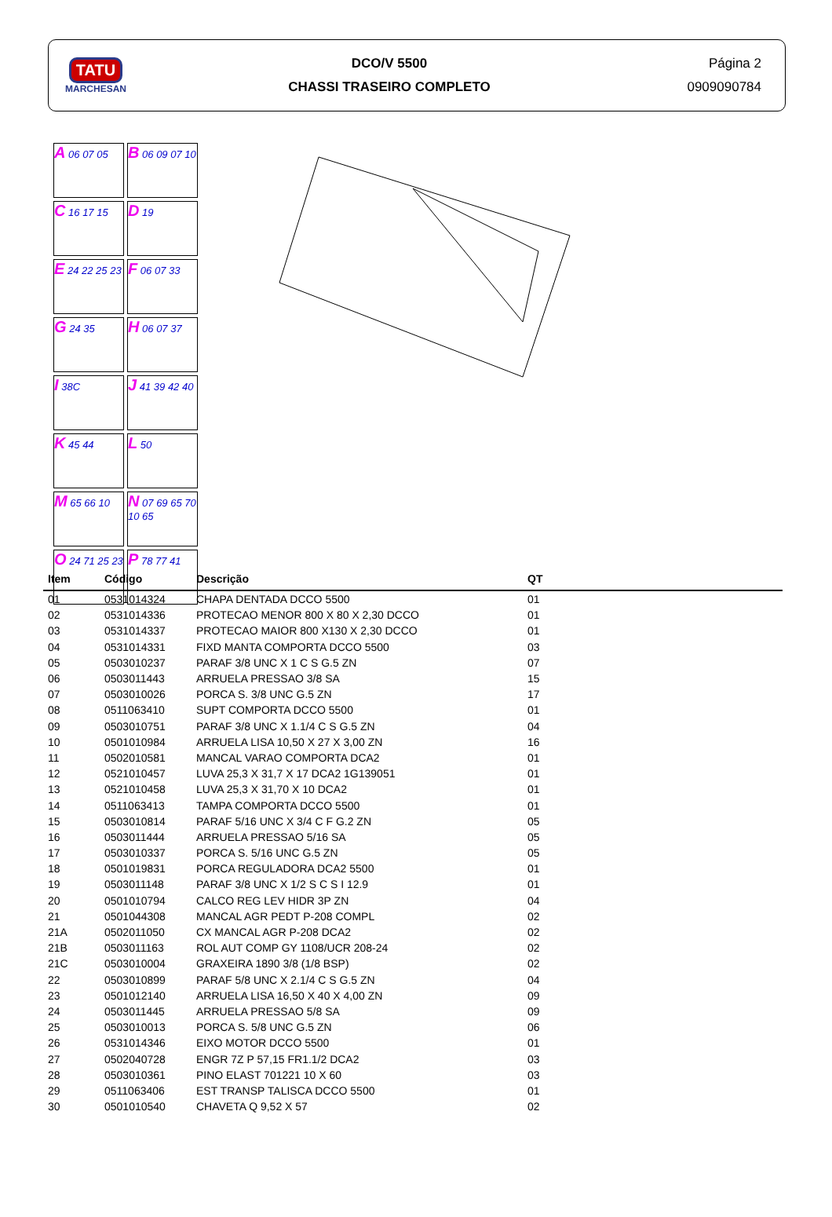TATU
MARCHESAN
DCO/V 5500
CHASSI TRASEIRO COMPLETO
Página 2
0909090784
A 06 07 05 B 06 09 07 10 C 16 17 15 D 19 E 24 22 25 23 F 06 07 33 G 24 35 H 06 07 37 I 38C J 41 39 42 40 K 45 44 L 50 M 65 66 10 N 07 69 65 70 10 65 O 24 71 25 23 P 78 77 41
| Item | Código | Descrição | QT |
| --- | --- | --- | --- |
| 01 | 0531014324 | CHAPA DENTADA DCCO 5500 | 01 |
| 02 | 0531014336 | PROTECAO MENOR 800 X 80 X 2,30 DCCO | 01 |
| 03 | 0531014337 | PROTECAO MAIOR 800 X130 X 2,30 DCCO | 01 |
| 04 | 0531014331 | FIXD MANTA COMPORTA DCCO 5500 | 03 |
| 05 | 0503010237 | PARAF 3/8 UNC X 1 C S G.5 ZN | 07 |
| 06 | 0503011443 | ARRUELA PRESSAO 3/8 SA | 15 |
| 07 | 0503010026 | PORCA S. 3/8 UNC G.5 ZN | 17 |
| 08 | 0511063410 | SUPT COMPORTA DCCO 5500 | 01 |
| 09 | 0503010751 | PARAF 3/8 UNC X 1.1/4 C S G.5 ZN | 04 |
| 10 | 0501010984 | ARRUELA LISA 10,50 X 27 X 3,00 ZN | 16 |
| 11 | 0502010581 | MANCAL VARAO COMPORTA DCA2 | 01 |
| 12 | 0521010457 | LUVA 25,3 X 31,7 X 17 DCA2 1G139051 | 01 |
| 13 | 0521010458 | LUVA 25,3 X 31,70 X 10 DCA2 | 01 |
| 14 | 0511063413 | TAMPA COMPORTA DCCO 5500 | 01 |
| 15 | 0503010814 | PARAF 5/16 UNC X 3/4 C F G.2 ZN | 05 |
| 16 | 0503011444 | ARRUELA PRESSAO 5/16 SA | 05 |
| 17 | 0503010337 | PORCA S. 5/16 UNC G.5 ZN | 05 |
| 18 | 0501019831 | PORCA REGULADORA DCA2 5500 | 01 |
| 19 | 0503011148 | PARAF 3/8 UNC X 1/2 S C S I 12.9 | 01 |
| 20 | 0501010794 | CALCO REG LEV HIDR 3P ZN | 04 |
| 21 | 0501044308 | MANCAL AGR PEDT P-208 COMPL | 02 |
| 21A | 0502011050 | CX MANCAL AGR P-208 DCA2 | 02 |
| 21B | 0503011163 | ROL AUT COMP GY 1108/UCR 208-24 | 02 |
| 21C | 0503010004 | GRAXEIRA 1890 3/8 (1/8 BSP) | 02 |
| 22 | 0503010899 | PARAF 5/8 UNC X 2.1/4 C S G.5 ZN | 04 |
| 23 | 0501012140 | ARRUELA LISA 16,50 X 40 X 4,00 ZN | 09 |
| 24 | 0503011445 | ARRUELA PRESSAO 5/8 SA | 09 |
| 25 | 0503010013 | PORCA S. 5/8 UNC G.5 ZN | 06 |
| 26 | 0531014346 | EIXO MOTOR DCCO 5500 | 01 |
| 27 | 0502040728 | ENGR 7Z P 57,15 FR1.1/2 DCA2 | 03 |
| 28 | 0503010361 | PINO ELAST 701221 10 X 60 | 03 |
| 29 | 0511063406 | EST TRANSP TALISCA DCCO 5500 | 01 |
| 30 | 0501010540 | CHAVETA Q 9,52 X 57 | 02 |